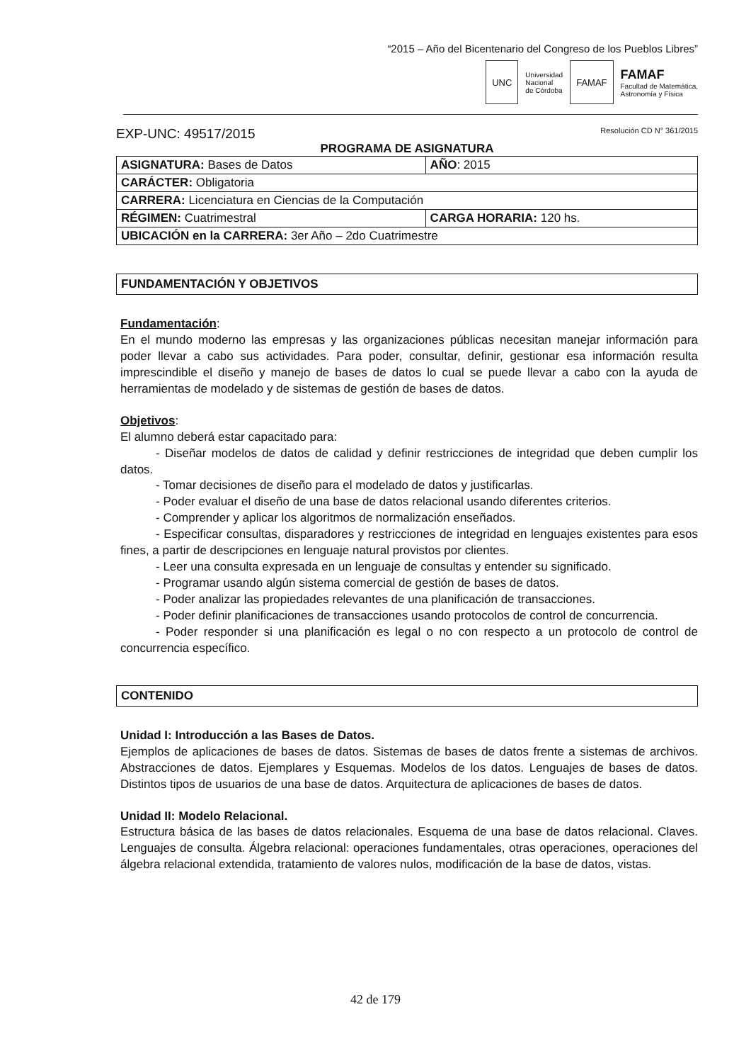“2015 – Año del Bicentenario del Congreso de los Pueblos Libres”
UNC
Universidad
Nacional
de Córdoba
FAMAF
FAMAF
Facultad de Matemática,
Astronomía y Física
EXP-UNC: 49517/2015 Resolución CD N° 361/2015
PROGRAMA DE ASIGNATURA
| ASIGNATURA: Bases de Datos | | AÑO : 2015 |
| CARÁCTER: Obligatoria | | |
| CARRERA: Licenciatura en Ciencias de la Computación | | |
| RÉGIMEN: Cuatrimestral | CARGA HORARIA: 120 hs. | |
| UBICACIÓN en la CARRERA: 3er Año – 2do Cuatrimestre | | |
FUNDAMENTACIÓN Y OBJETIVOS
Fundamentación:
En el mundo moderno las empresas y las organizaciones públicas necesitan manejar información para poder llevar a cabo sus actividades. Para poder, consultar, definir, gestionar esa información resulta imprescindible el diseño y manejo de bases de datos lo cual se puede llevar a cabo con la ayuda de herramientas de modelado y de sistemas de gestión de bases de datos.
Objetivos:
El alumno deberá estar capacitado para:
- Diseñar modelos de datos de calidad y definir restricciones de integridad que deben cumplir los datos.
- Tomar decisiones de diseño para el modelado de datos y justificarlas.
- Poder evaluar el diseño de una base de datos relacional usando diferentes criterios.
- Comprender y aplicar los algoritmos de normalización enseñados.
- Especificar consultas, disparadores y restricciones de integridad en lenguajes existentes para esos fines, a partir de descripciones en lenguaje natural provistos por clientes.
- Leer una consulta expresada en un lenguaje de consultas y entender su significado.
- Programar usando algún sistema comercial de gestión de bases de datos.
- Poder analizar las propiedades relevantes de una planificación de transacciones.
- Poder definir planificaciones de transacciones usando protocolos de control de concurrencia.
- Poder responder si una planificación es legal o no con respecto a un protocolo de control de concurrencia específico.
CONTENIDO
Unidad I: Introducción a las Bases de Datos.
Ejemplos de aplicaciones de bases de datos. Sistemas de bases de datos frente a sistemas de archivos. Abstracciones de datos. Ejemplares y Esquemas. Modelos de los datos. Lenguajes de bases de datos. Distintos tipos de usuarios de una base de datos. Arquitectura de aplicaciones de bases de datos.
Unidad II: Modelo Relacional.
Estructura básica de las bases de datos relacionales. Esquema de una base de datos relacional. Claves. Lenguajes de consulta. Álgebra relacional: operaciones fundamentales, otras operaciones, operaciones del álgebra relacional extendida, tratamiento de valores nulos, modificación de la base de datos, vistas.
42 de 179